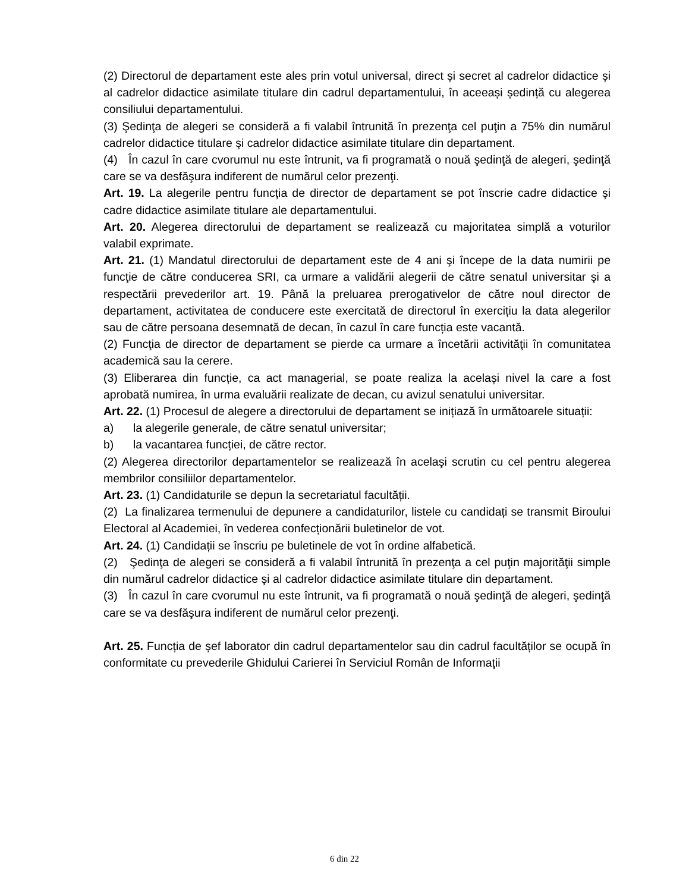(2) Directorul de departament este ales prin votul universal, direct și secret al cadrelor didactice și al cadrelor didactice asimilate titulare din cadrul departamentului, în aceeași ședință cu alegerea consiliului departamentului.
(3) Şedinţa de alegeri se consideră a fi valabil întrunită în prezenţa cel puţin a 75% din numărul cadrelor didactice titulare şi cadrelor didactice asimilate titulare din departament.
(4) În cazul în care cvorumul nu este întrunit, va fi programată o nouă şedinţă de alegeri, şedinţă care se va desfăşura indiferent de numărul celor prezenţi.
Art. 19. La alegerile pentru funcţia de director de departament se pot înscrie cadre didactice şi cadre didactice asimilate titulare ale departamentului.
Art. 20. Alegerea directorului de departament se realizează cu majoritatea simplă a voturilor valabil exprimate.
Art. 21. (1) Mandatul directorului de departament este de 4 ani şi începe de la data numirii pe funcţie de către conducerea SRI, ca urmare a validării alegerii de către senatul universitar şi a respectării prevederilor art. 19. Până la preluarea prerogativelor de către noul director de departament, activitatea de conducere este exercitată de directorul în exercițiu la data alegerilor sau de către persoana desemnată de decan, în cazul în care funcția este vacantă.
(2) Funcţia de director de departament se pierde ca urmare a încetării activităţii în comunitatea academică sau la cerere.
(3) Eliberarea din funcție, ca act managerial, se poate realiza la același nivel la care a fost aprobată numirea, în urma evaluării realizate de decan, cu avizul senatului universitar.
Art. 22. (1) Procesul de alegere a directorului de departament se inițiază în următoarele situații:
a) la alegerile generale, de către senatul universitar;
b) la vacantarea funcției, de către rector.
(2) Alegerea directorilor departamentelor se realizează în acelaşi scrutin cu cel pentru alegerea membrilor consiliilor departamentelor.
Art. 23. (1) Candidaturile se depun la secretariatul facultății.
(2) La finalizarea termenului de depunere a candidaturilor, listele cu candidați se transmit Biroului Electoral al Academiei, în vederea confecționării buletinelor de vot.
Art. 24. (1) Candidații se înscriu pe buletinele de vot în ordine alfabetică.
(2) Şedinţa de alegeri se consideră a fi valabil întrunită în prezenţa a cel puţin majorităţii simple din numărul cadrelor didactice şi al cadrelor didactice asimilate titulare din departament.
(3) În cazul în care cvorumul nu este întrunit, va fi programată o nouă şedinţă de alegeri, şedinţă care se va desfăşura indiferent de numărul celor prezenţi.
Art. 25. Funcția de șef laborator din cadrul departamentelor sau din cadrul facultăților se ocupă în conformitate cu prevederile Ghidului Carierei în Serviciul Român de Informaţii
6 din 22